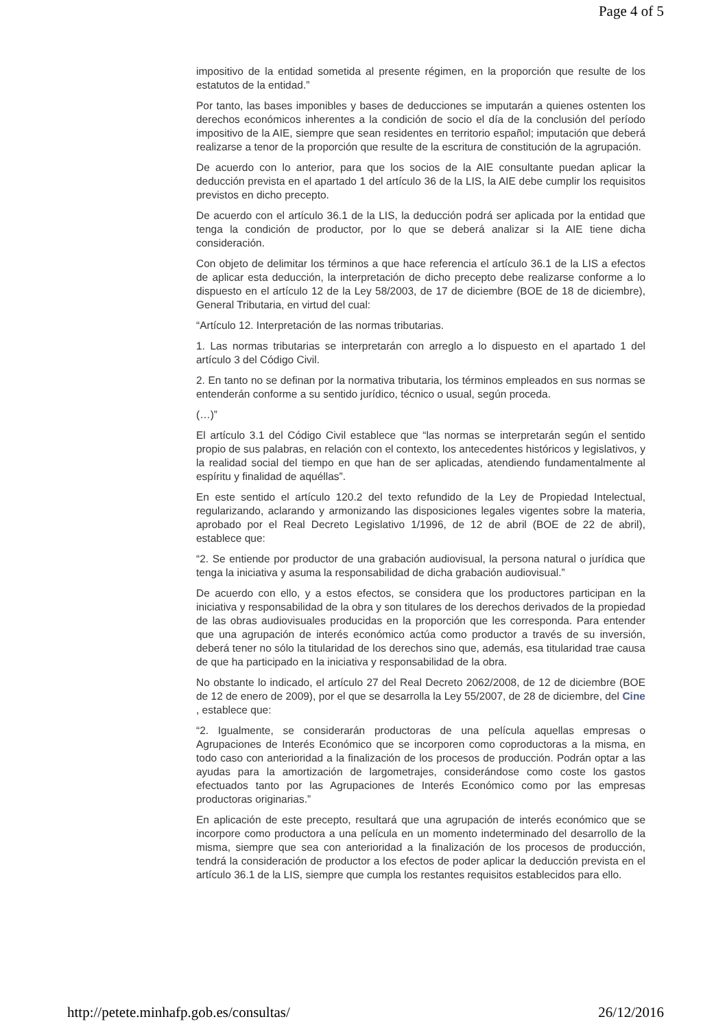Page 4 of 5
impositivo de la entidad sometida al presente régimen, en la proporción que resulte de los estatutos de la entidad.”
Por tanto, las bases imponibles y bases de deducciones se imputarán a quienes ostenten los derechos económicos inherentes a la condición de socio el día de la conclusión del período impositivo de la AIE, siempre que sean residentes en territorio español; imputación que deberá realizarse a tenor de la proporción que resulte de la escritura de constitución de la agrupación.
De acuerdo con lo anterior, para que los socios de la AIE consultante puedan aplicar la deducción prevista en el apartado 1 del artículo 36 de la LIS, la AIE debe cumplir los requisitos previstos en dicho precepto.
De acuerdo con el artículo 36.1 de la LIS, la deducción podrá ser aplicada por la entidad que tenga la condición de productor, por lo que se deberá analizar si la AIE tiene dicha consideración.
Con objeto de delimitar los términos a que hace referencia el artículo 36.1 de la LIS a efectos de aplicar esta deducción, la interpretación de dicho precepto debe realizarse conforme a lo dispuesto en el artículo 12 de la Ley 58/2003, de 17 de diciembre (BOE de 18 de diciembre), General Tributaria, en virtud del cual:
“Artículo 12. Interpretación de las normas tributarias.
1. Las normas tributarias se interpretarán con arreglo a lo dispuesto en el apartado 1 del artículo 3 del Código Civil.
2. En tanto no se definan por la normativa tributaria, los términos empleados en sus normas se entenderán conforme a su sentido jurídico, técnico o usual, según proceda.
(…)”
El artículo 3.1 del Código Civil establece que “las normas se interpretarán según el sentido propio de sus palabras, en relación con el contexto, los antecedentes históricos y legislativos, y la realidad social del tiempo en que han de ser aplicadas, atendiendo fundamentalmente al espíritu y finalidad de aquéllas”.
En este sentido el artículo 120.2 del texto refundido de la Ley de Propiedad Intelectual, regularizando, aclarando y armonizando las disposiciones legales vigentes sobre la materia, aprobado por el Real Decreto Legislativo 1/1996, de 12 de abril (BOE de 22 de abril), establece que:
“2. Se entiende por productor de una grabación audiovisual, la persona natural o jurídica que tenga la iniciativa y asuma la responsabilidad de dicha grabación audiovisual.”
De acuerdo con ello, y a estos efectos, se considera que los productores participan en la iniciativa y responsabilidad de la obra y son titulares de los derechos derivados de la propiedad de las obras audiovisuales producidas en la proporción que les corresponda. Para entender que una agrupación de interés económico actúa como productor a través de su inversión, deberá tener no sólo la titularidad de los derechos sino que, además, esa titularidad trae causa de que ha participado en la iniciativa y responsabilidad de la obra.
No obstante lo indicado, el artículo 27 del Real Decreto 2062/2008, de 12 de diciembre (BOE de 12 de enero de 2009), por el que se desarrolla la Ley 55/2007, de 28 de diciembre, del Cine , establece que:
“2. Igualmente, se considerarán productoras de una película aquellas empresas o Agrupaciones de Interés Económico que se incorporen como coproductoras a la misma, en todo caso con anterioridad a la finalización de los procesos de producción. Podrán optar a las ayudas para la amortización de largometrajes, considerándose como coste los gastos efectuados tanto por las Agrupaciones de Interés Económico como por las empresas productoras originarias.”
En aplicación de este precepto, resultará que una agrupación de interés económico que se incorpore como productora a una película en un momento indeterminado del desarrollo de la misma, siempre que sea con anterioridad a la finalización de los procesos de producción, tendrá la consideración de productor a los efectos de poder aplicar la deducción prevista en el artículo 36.1 de la LIS, siempre que cumpla los restantes requisitos establecidos para ello.
http://petete.minhafp.gob.es/consultas/ 26/12/2016